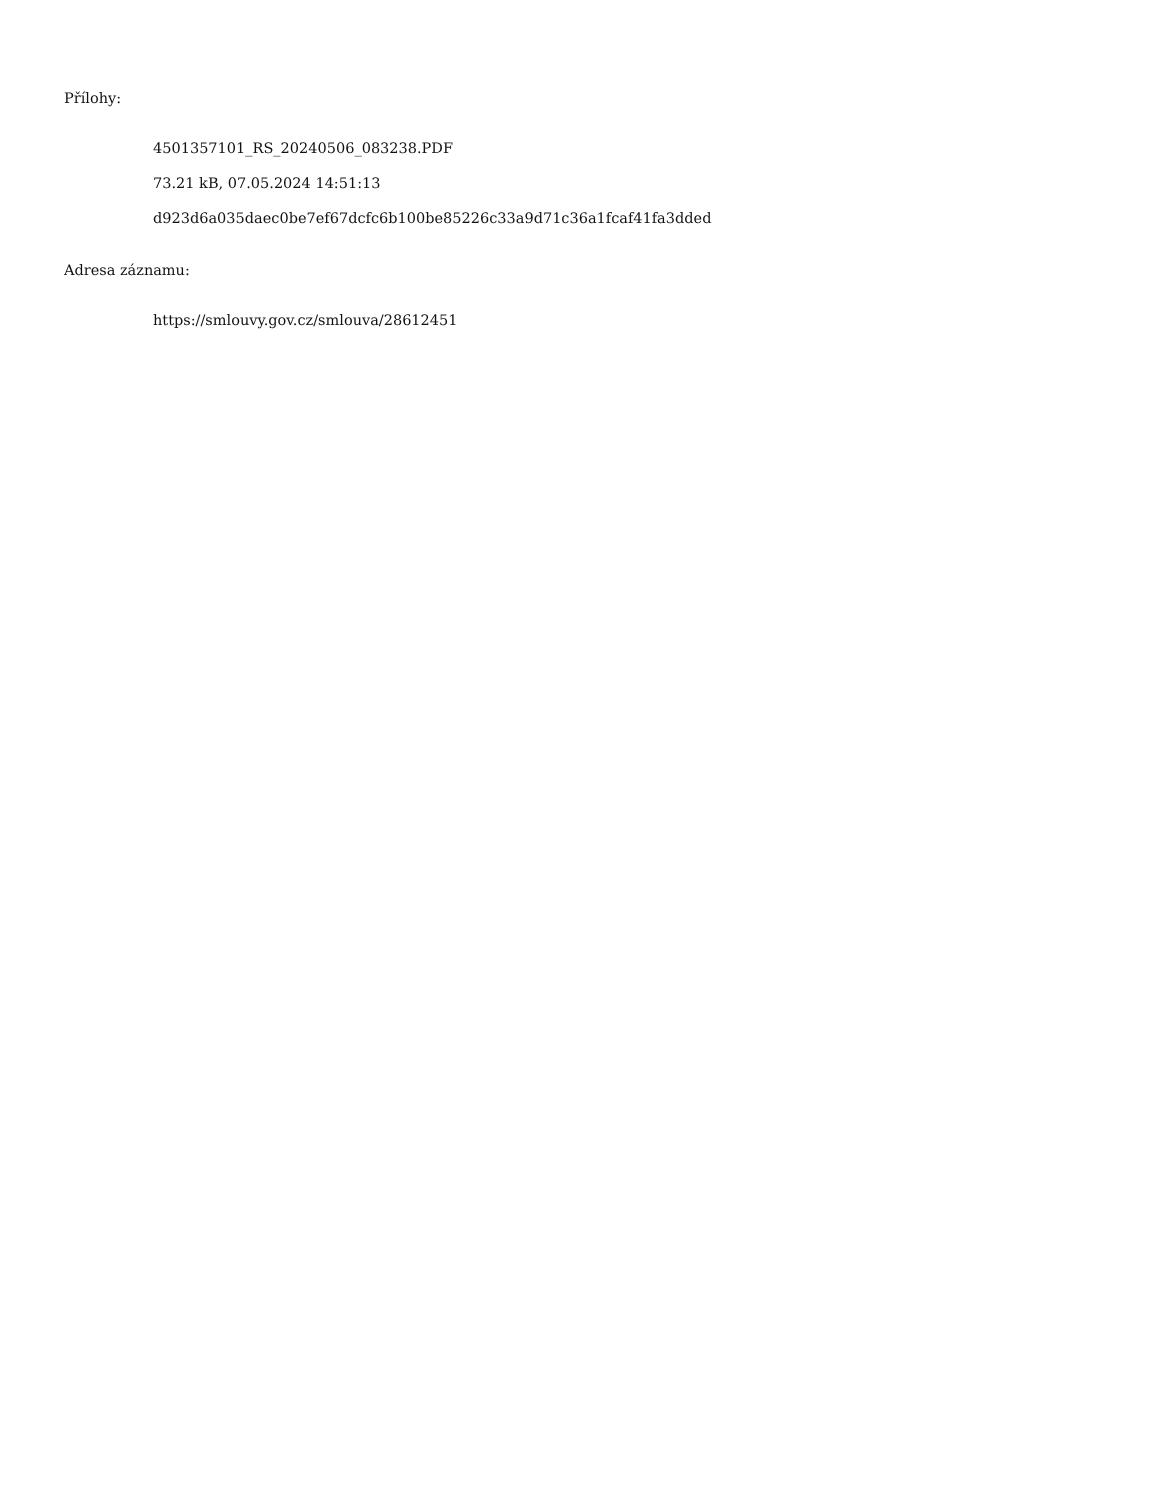Přílohy:
4501357101_RS_20240506_083238.PDF
73.21 kB, 07.05.2024 14:51:13
d923d6a035daec0be7ef67dcfc6b100be85226c33a9d71c36a1fcaf41fa3dded
Adresa záznamu:
https://smlouvy.gov.cz/smlouva/28612451